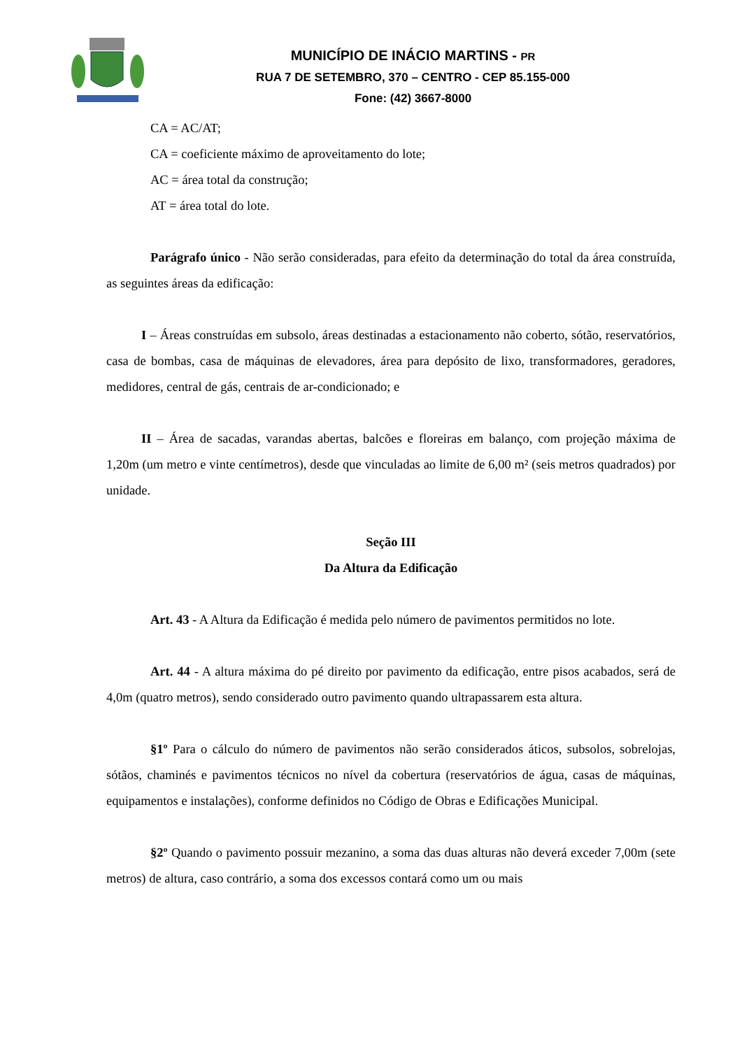MUNICÍPIO DE INÁCIO MARTINS - PR
RUA 7 DE SETEMBRO, 370 – CENTRO - CEP 85.155-000
Fone: (42) 3667-8000
CA = AC/AT;
CA = coeficiente máximo de aproveitamento do lote;
AC = área total da construção;
AT = área total do lote.
Parágrafo único - Não serão consideradas, para efeito da determinação do total da área construída, as seguintes áreas da edificação:
I – Áreas construídas em subsolo, áreas destinadas a estacionamento não coberto, sótão, reservatórios, casa de bombas, casa de máquinas de elevadores, área para depósito de lixo, transformadores, geradores, medidores, central de gás, centrais de ar-condicionado; e
II – Área de sacadas, varandas abertas, balcões e floreiras em balanço, com projeção máxima de 1,20m (um metro e vinte centímetros), desde que vinculadas ao limite de 6,00 m² (seis metros quadrados) por unidade.
Seção III
Da Altura da Edificação
Art. 43 - A Altura da Edificação é medida pelo número de pavimentos permitidos no lote.
Art. 44 - A altura máxima do pé direito por pavimento da edificação, entre pisos acabados, será de 4,0m (quatro metros), sendo considerado outro pavimento quando ultrapassarem esta altura.
§1º Para o cálculo do número de pavimentos não serão considerados áticos, subsolos, sobrelojas, sótãos, chaminés e pavimentos técnicos no nível da cobertura (reservatórios de água, casas de máquinas, equipamentos e instalações), conforme definidos no Código de Obras e Edificações Municipal.
§2º Quando o pavimento possuir mezanino, a soma das duas alturas não deverá exceder 7,00m (sete metros) de altura, caso contrário, a soma dos excessos contará como um ou mais